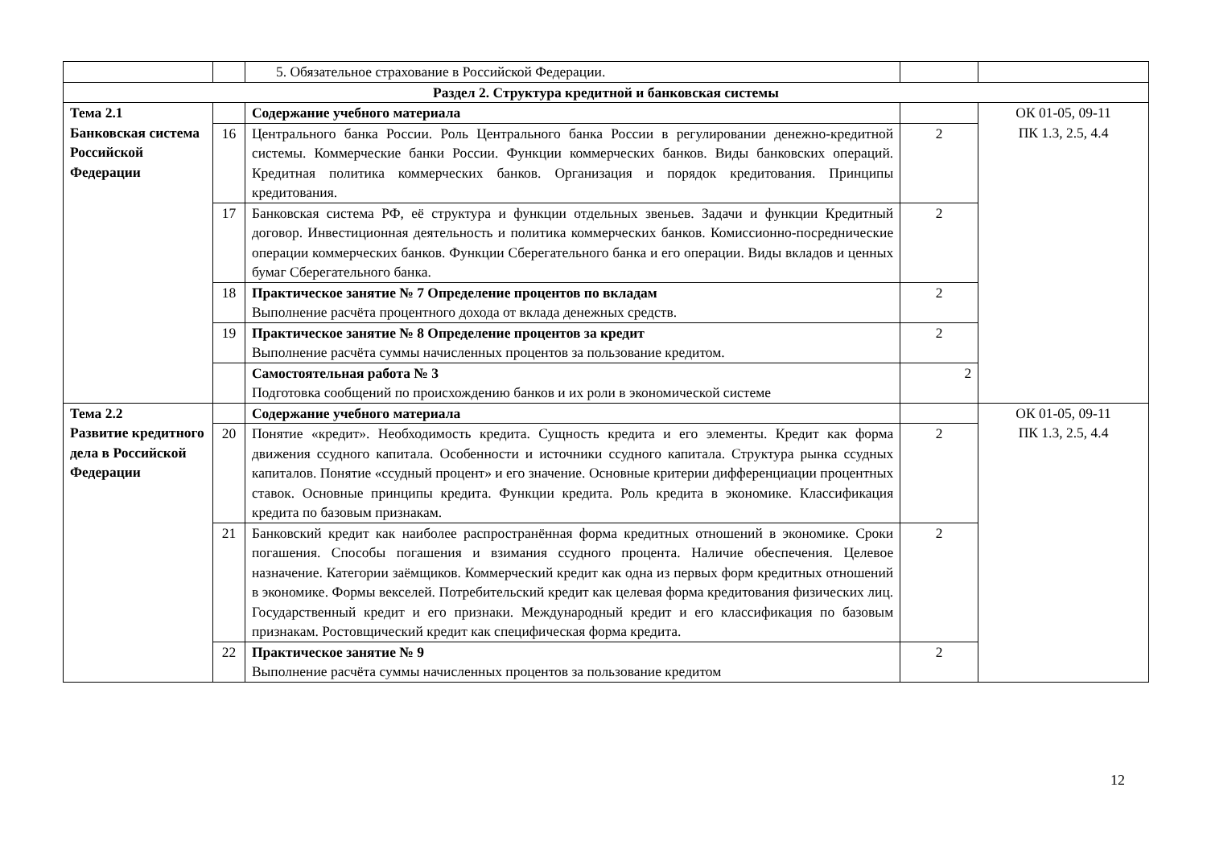| | | 5. Обязательное страхование в Российской Федерации. | | |
| Раздел 2. Структура кредитной и банковская системы | | | | |
| Тема 2.1 Банковская система Российской Федерации | | Содержание учебного материала | | ОК 01-05, 09-11 ПК 1.3, 2.5, 4.4 |
| | 16 | Центрального банка России. Роль Центрального банка России в регулировании денежно-кредитной системы. Коммерческие банки России. Функции коммерческих банков. Виды банковских операций. Кредитная политика коммерческих банков. Организация и порядок кредитования. Принципы кредитования. | 2 | |
| | 17 | Банковская система РФ, её структура и функции отдельных звеньев. Задачи и функции Кредитный договор. Инвестиционная деятельность и политика коммерческих банков. Комиссионно-посреднические операции коммерческих банков. Функции Сберегательного банка и его операции. Виды вкладов и ценных бумаг Сберегательного банка. | 2 | |
| | 18 | Практическое занятие № 7 Определение процентов по вкладам Выполнение расчёта процентного дохода от вклада денежных средств. | 2 | |
| | 19 | Практическое занятие № 8 Определение процентов за кредит Выполнение расчёта суммы начисленных процентов за пользование кредитом. | 2 | |
| | | Самостоятельная работа № 3 Подготовка сообщений по происхождению банков и их роли в экономической системе | 2 | |
| Тема 2.2 Развитие кредитного дела в Российской Федерации | | Содержание учебного материала | | ОК 01-05, 09-11 ПК 1.3, 2.5, 4.4 |
| | 20 | Понятие «кредит». Необходимость кредита. Сущность кредита и его элементы. Кредит как форма движения ссудного капитала. Особенности и источники ссудного капитала. Структура рынка ссудных капиталов. Понятие «ссудный процент» и его значение. Основные критерии дифференциации процентных ставок. Основные принципы кредита. Функции кредита. Роль кредита в экономике. Классификация кредита по базовым признакам. | 2 | |
| | 21 | Банковский кредит как наиболее распространённая форма кредитных отношений в экономике. Сроки погашения. Способы погашения и взимания ссудного процента. Наличие обеспечения. Целевое назначение. Категории заёмщиков. Коммерческий кредит как одна из первых форм кредитных отношений в экономике. Формы векселей. Потребительский кредит как целевая форма кредитования физических лиц. Государственный кредит и его признаки. Международный кредит и его классификация по базовым признакам. Ростовщический кредит как специфическая форма кредита. | 2 | |
| | 22 | Практическое занятие № 9 Выполнение расчёта суммы начисленных процентов за пользование кредитом | 2 | |
12